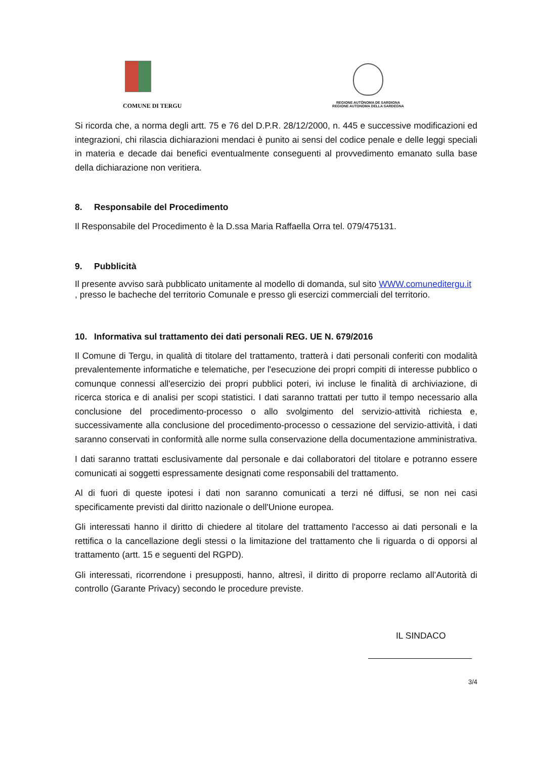COMUNE DI TERGU
REGIONE AUTÒNOMA DE SARDIGNA
REGIONE AUTONOMA DELLA SARDEGNA
Si ricorda che, a norma degli artt. 75 e 76 del D.P.R. 28/12/2000, n. 445 e successive modificazioni ed integrazioni, chi rilascia dichiarazioni mendaci è punito ai sensi del codice penale e delle leggi speciali in materia e decade dai benefici eventualmente conseguenti al provvedimento emanato sulla base della dichiarazione non veritiera.
8. Responsabile del Procedimento
Il Responsabile del Procedimento è la D.ssa Maria Raffaella Orra tel. 079/475131.
9. Pubblicità
Il presente avviso sarà pubblicato unitamente al modello di domanda, sul sito WWW.comuneditergu.it
, presso le bacheche del territorio Comunale e presso gli esercizi commerciali del territorio.
10. Informativa sul trattamento dei dati personali REG. UE N. 679/2016
Il Comune di Tergu, in qualità di titolare del trattamento, tratterà i dati personali conferiti con modalità prevalentemente informatiche e telematiche, per l'esecuzione dei propri compiti di interesse pubblico o comunque connessi all'esercizio dei propri pubblici poteri, ivi incluse le finalità di archiviazione, di ricerca storica e di analisi per scopi statistici. I dati saranno trattati per tutto il tempo necessario alla conclusione del procedimento-processo o allo svolgimento del servizio-attività richiesta e, successivamente alla conclusione del procedimento-processo o cessazione del servizio-attività, i dati saranno conservati in conformità alle norme sulla conservazione della documentazione amministrativa.
I dati saranno trattati esclusivamente dal personale e dai collaboratori del titolare e potranno essere comunicati ai soggetti espressamente designati come responsabili del trattamento.
Al di fuori di queste ipotesi i dati non saranno comunicati a terzi né diffusi, se non nei casi specificamente previsti dal diritto nazionale o dell'Unione europea.
Gli interessati hanno il diritto di chiedere al titolare del trattamento l'accesso ai dati personali e la rettifica o la cancellazione degli stessi o la limitazione del trattamento che li riguarda o di opporsi al trattamento (artt. 15 e seguenti del RGPD).
Gli interessati, ricorrendone i presupposti, hanno, altresì, il diritto di proporre reclamo all’Autorità di controllo (Garante Privacy) secondo le procedure previste.
IL SINDACO
3/4